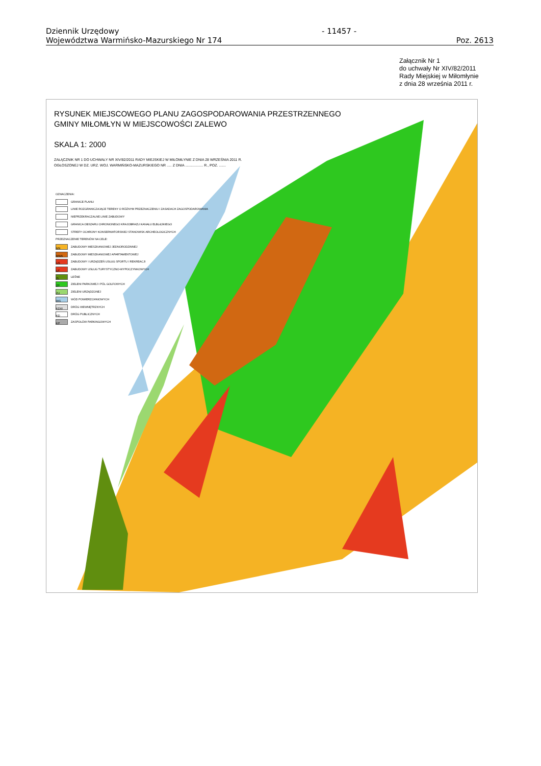Dziennik Urzędowy
Województwa Warmińsko-Mazurskiego Nr 174
- 11457 -
Poz. 2613
Załącznik Nr 1
do uchwały Nr XIV/82/2011
Rady Miejskiej w Miłomłynie
z dnia 28 września 2011 r.
RYSUNEK MIEJSCOWEGO PLANU ZAGOSPODAROWANIA PRZESTRZENNEGO
GMINY MIŁOMŁYN W MIEJSCOWOŚCI ZALEWO
SKALA 1: 2000
ZAŁĄCZNIK NR 1 DO UCHWAŁY NR XIV/82/2011 RADY MIEJSKIEJ W MIŁOMŁYNIE Z DNIA 28 WRZEŚNIA 2011 R.
OGŁOSZONEJ W DZ. URZ. WOJ. WARMIŃSKO-MAZURSKIEGO NR ..... Z DNIA .................. R., POZ. .......
OZNACZENIA:
GRANICE PLANU
LINIE ROZGRANICZAJĄCE TERENY O RÓŻNYM PRZEZNACZENIU I ZASADACH ZAGOSPODAROWANIA
NIEPRZEKRACZALNE LINIE ZABUDOWY
GRANICA OBSZARU CHRONIONEGO KRAJOBRAZU KANAŁU ELBLĄSKIEGO
STREFY OCHRONY KONSERWATORSKIEJ STANOWISK ARCHEOLOGICZNYCH
PRZEZNACZENIE TERENÓW NA CELE:
MN ZABUDOWY MIESZKANIOWEJ JEDNORODZINNEJ
MWA ZABUDOWY MIESZKANIOWEJ APARTAMENTOWEJ
US ZABUDOWY I URZĄDZEŃ USŁUG SPORTU I REKREACJI
UT ZABUDOWY USŁUG TURYSTYCZNO-WYPOCZYNKOWYCH
ZL LEŚNE
ZP ZIELENI PARKOWEJ I PÓL GOLFOWYCH
ZU ZIELENI URZĄDZONEJ
WS WÓD POWIERZCHNIOWYCH
KDW DRÓG WEWNĘTRZNYCH
KD DRÓG PUBLICZNYCH
KP ZASPOŁÓW PARKINGOWYCH